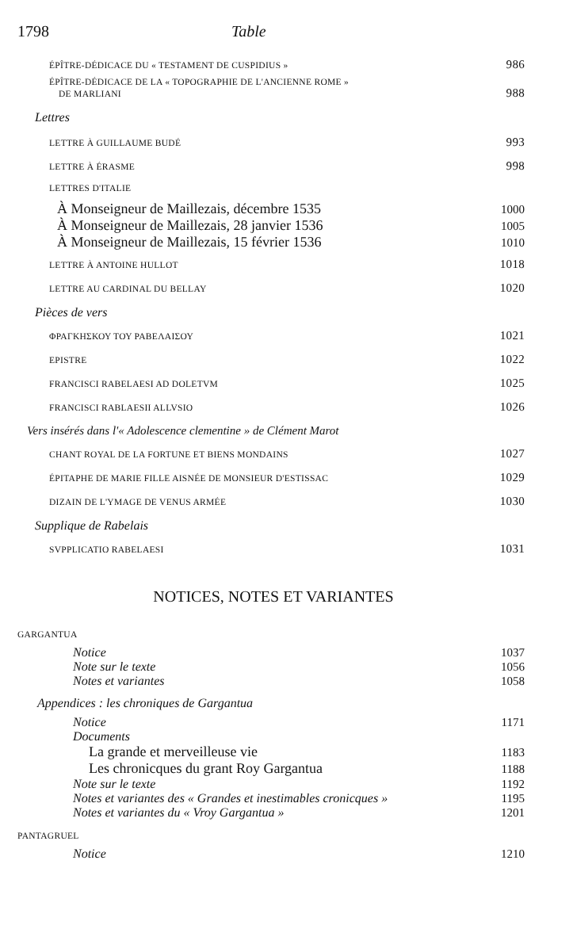1798 Table
ÉPÎTRE-DÉDICACE DU « TESTAMENT DE CUSPIDIUS » 986
ÉPÎTRE-DÉDICACE DE LA « TOPOGRAPHIE DE L'ANCIENNE ROME »
DE MARLIANI 988
Lettres
LETTRE À GUILLAUME BUDÉ 993
LETTRE À ÉRASME 998
LETTRES D'ITALIE
À Monseigneur de Maillezais, décembre 1535 1000
À Monseigneur de Maillezais, 28 janvier 1536 1005
À Monseigneur de Maillezais, 15 février 1536 1010
LETTRE À ANTOINE HULLOT 1018
LETTRE AU CARDINAL DU BELLAY 1020
Pièces de vers
ΦΡΑΓΚΗΣΚΟΥ ΤΟΥ ΡΑΒΕΛΑΙΣΟΥ 1021
EPISTRE 1022
FRANCISCI RABELAESI AD DOLETVM 1025
FRANCISCI RABLAESII ALLVSIO 1026
Vers insérés dans l'« Adolescence clementine » de Clément Marot
CHANT ROYAL DE LA FORTUNE ET BIENS MONDAINS 1027
ÉPITAPHE DE MARIE FILLE AISNÉE DE MONSIEUR D'ESTISSAC 1029
DIZAIN DE L'YMAGE DE VENUS ARMÉE 1030
Supplique de Rabelais
SVPPLICATIO RABELAESI 1031
NOTICES, NOTES ET VARIANTES
GARGANTUA
Notice 1037
Note sur le texte 1056
Notes et variantes 1058
Appendices : les chroniques de Gargantua
Notice 1171
Documents
La grande et merveilleuse vie 1183
Les chronicques du grant Roy Gargantua 1188
Note sur le texte 1192
Notes et variantes des « Grandes et inestimables cronicques » 1195
Notes et variantes du « Vroy Gargantua » 1201
PANTAGRUEL
Notice 1210